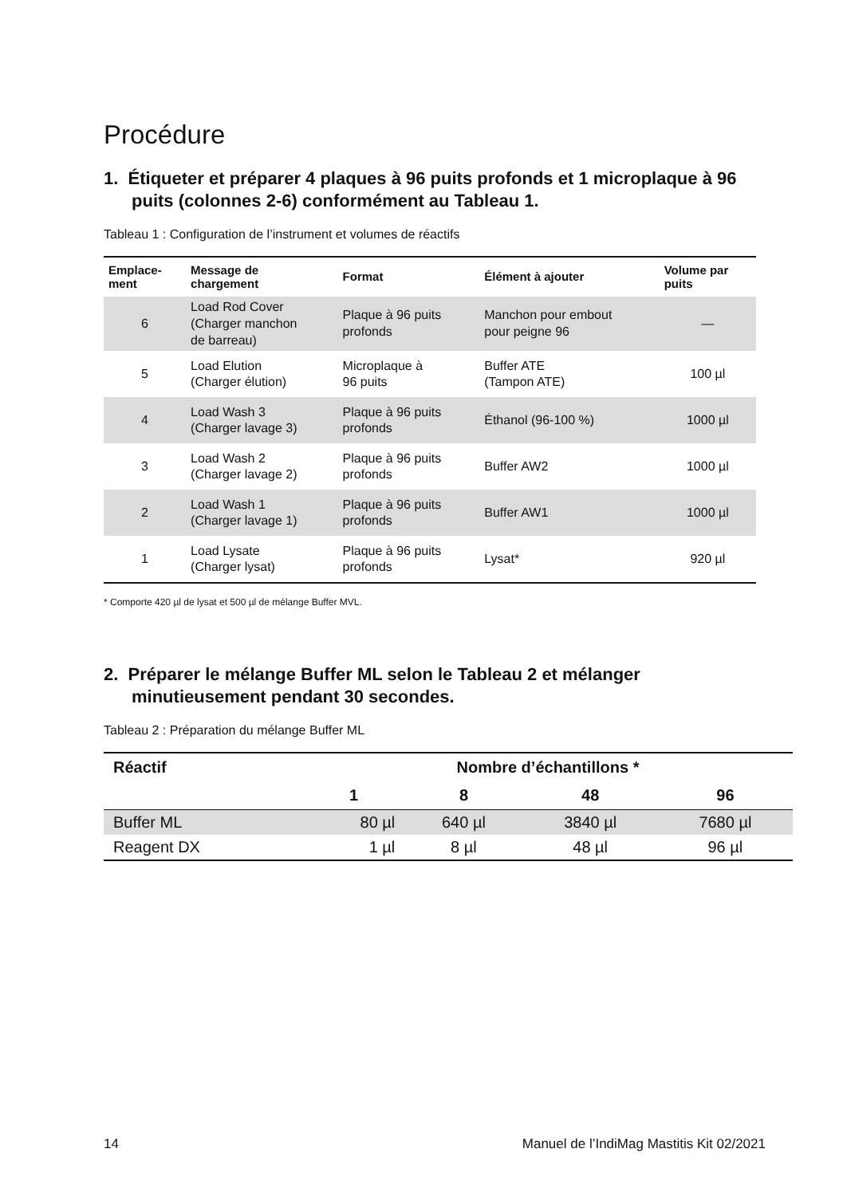Procédure
1. Étiqueter et préparer 4 plaques à 96 puits profonds et 1 microplaque à 96 puits (colonnes 2-6) conformément au Tableau 1.
Tableau 1 : Configuration de l’instrument et volumes de réactifs
| Emplace- ment | Message de chargement | Format | Élément à ajouter | Volume par puits |
| --- | --- | --- | --- | --- |
| 6 | Load Rod Cover (Charger manchon de barreau) | Plaque à 96 puits profonds | Manchon pour embout pour peigne 96 | — |
| 5 | Load Elution (Charger élution) | Microplaque à 96 puits | Buffer ATE (Tampon ATE) | 100 µl |
| 4 | Load Wash 3 (Charger lavage 3) | Plaque à 96 puits profonds | Éthanol (96-100 %) | 1000 µl |
| 3 | Load Wash 2 (Charger lavage 2) | Plaque à 96 puits profonds | Buffer AW2 | 1000 µl |
| 2 | Load Wash 1 (Charger lavage 1) | Plaque à 96 puits profonds | Buffer AW1 | 1000 µl |
| 1 | Load Lysate (Charger lysat) | Plaque à 96 puits profonds | Lysat* | 920 µl |
* Comporte 420 µl de lysat et 500 µl de mélange Buffer MVL.
2. Préparer le mélange Buffer ML selon le Tableau 2 et mélanger minutieusement pendant 30 secondes.
Tableau 2 : Préparation du mélange Buffer ML
| Réactif | Nombre d’échantillons * | | | |
| --- | --- | --- | --- | --- |
| | 1 | 8 | 48 | 96 |
| Buffer ML | 80 µl | 640 µl | 3840 µl | 7680 µl |
| Reagent DX | 1 µl | 8 µl | 48 µl | 96 µl |
14 Manuel de l’IndiMag Mastitis Kit 02/2021